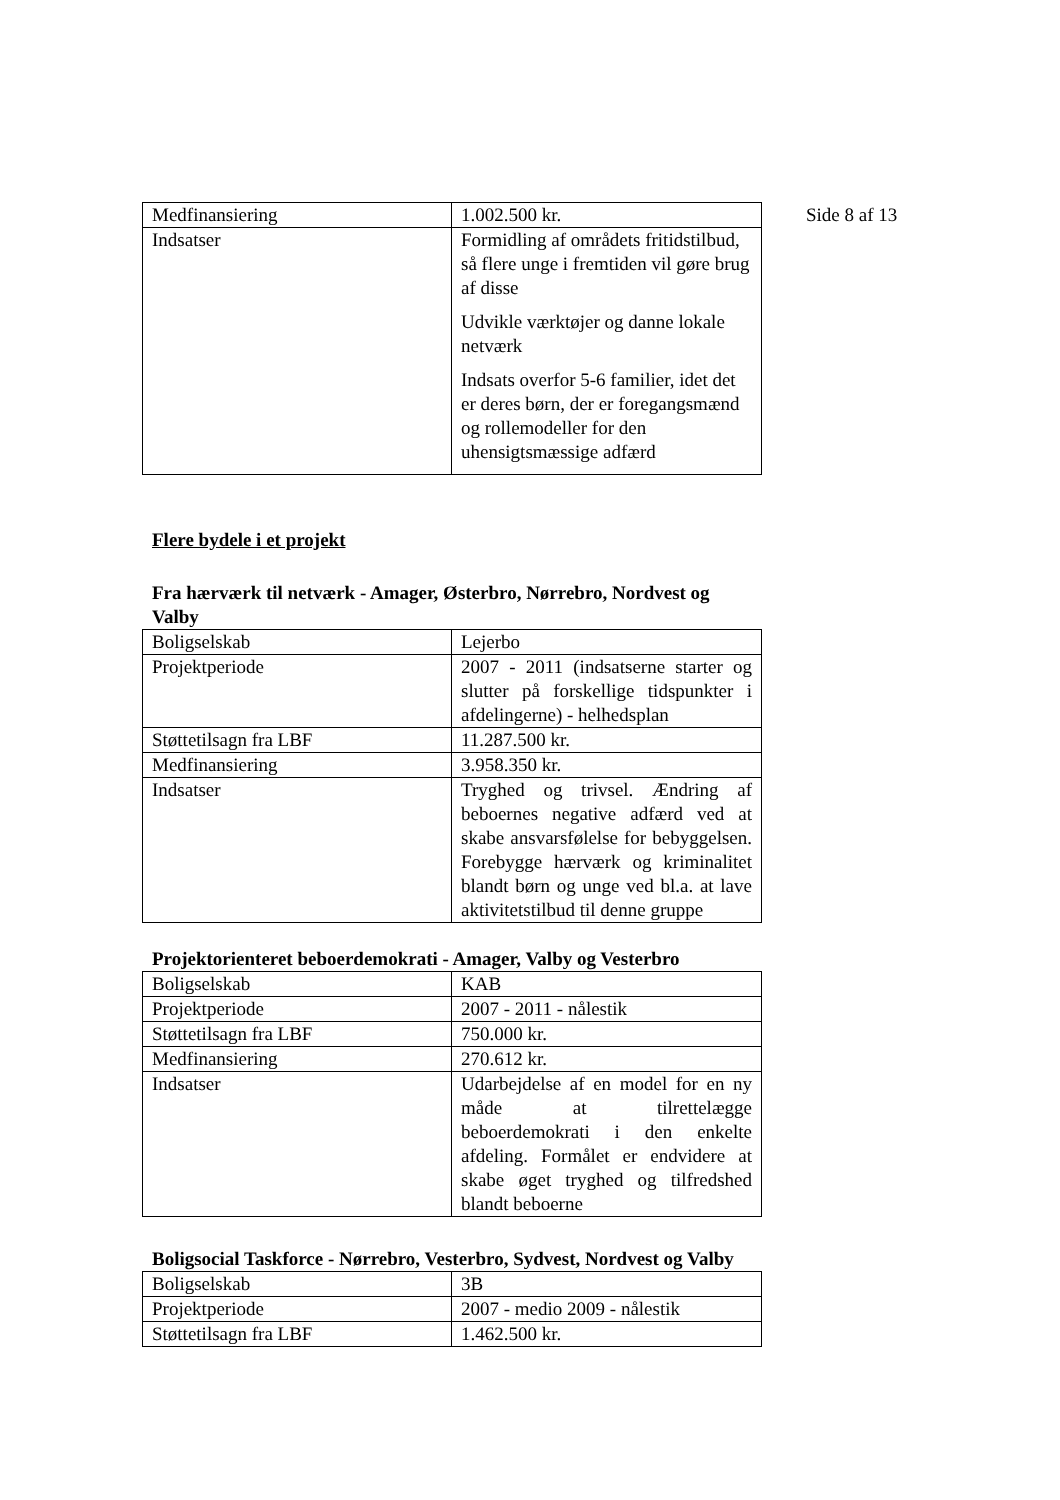Side 8 af 13
| Medfinansiering | 1.002.500 kr. |
| Indsatser | Formidling af områdets fritidstilbud, så flere unge i fremtiden vil gøre brug af disse Udvikle værktøjer og danne lokale netværk Indsats overfor 5-6 familier, idet det er deres børn, der er foregangsmænd og rollemodeller for den uhensigtsmæssige adfærd |
Flere bydele i et projekt
Fra hærværk til netværk - Amager, Østerbro, Nørrebro, Nordvest og Valby
| Boligselskab | Lejerbo |
| Projektperiode | 2007 - 2011 (indsatserne starter og slutter på forskellige tidspunkter i afdelingerne) - helhedsplan |
| Støttetilsagn fra LBF | 11.287.500 kr. |
| Medfinansiering | 3.958.350 kr. |
| Indsatser | Tryghed og trivsel. Ændring af beboernes negative adfærd ved at skabe ansvarsfølelse for bebyggelsen. Forebygge hærværk og kriminalitet blandt børn og unge ved bl.a. at lave aktivitetstilbud til denne gruppe |
Projektorienteret beboerdemokrati - Amager, Valby og Vesterbro
| Boligselskab | KAB |
| Projektperiode | 2007 - 2011 - nålestik |
| Støttetilsagn fra LBF | 750.000 kr. |
| Medfinansiering | 270.612 kr. |
| Indsatser | Udarbejdelse af en model for en ny måde at tilrettelægge beboerdemokrati i den enkelte afdeling. Formålet er endvidere at skabe øget tryghed og tilfredshed blandt beboerne |
Boligsocial Taskforce - Nørrebro, Vesterbro, Sydvest, Nordvest og Valby
| Boligselskab | 3B |
| Projektperiode | 2007 - medio 2009 - nålestik |
| Støttetilsagn fra LBF | 1.462.500 kr. |